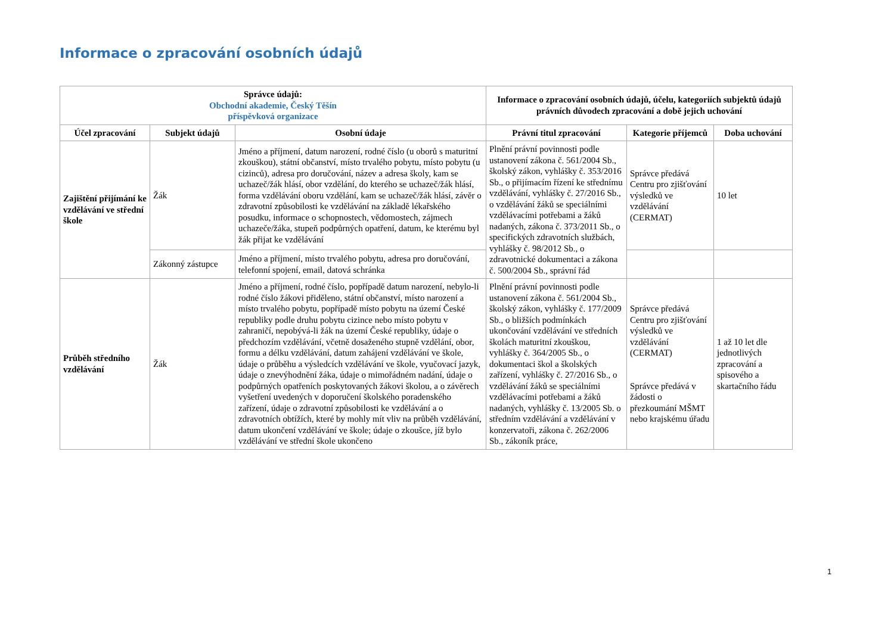Informace o zpracování osobních údajů
| Správce údajů: Obchodní akademie, Český Těšín příspěvková organizace | | | Informace o zpracování osobních údajů, účelu, kategoriích subjektů údajů právních důvodech zpracování a době jejich uchování | | |
| --- | --- | --- | --- | --- | --- |
| Účel zpracování | Subjekt údajů | Osobní údaje | Právní titul zpracování | Kategorie příjemců | Doba uchování |
| Zajištění přijímání ke vzdělávání ve střední škole | Žák | Jméno a příjmení, datum narození, rodné číslo (u oborů s maturitní zkouškou), státní občanství, místo trvalého pobytu, místo pobytu (u cizinců), adresa pro doručování, název a adresa školy, kam se uchazeč/žák hlásí, obor vzdělání, do kterého se uchazeč/žák hlásí, forma vzdělávání oboru vzdělání, kam se uchazeč/žák hlásí, závěr o zdravotní způsobilosti ke vzdělávání na základě lékařského posudku, informace o schopnostech, vědomostech, zájmech uchazeče/žáka, stupeň podpůrných opatření, datum, ke kterému byl žák přijat ke vzdělávání | Plnění právní povinnosti podle ustanovení zákona č. 561/2004 Sb., školský zákon, vyhlášky č. 353/2016 Sb., o přijímacím řízení ke střednímu vzdělávání, vyhlášky č. 27/2016 Sb., o vzdělávání žáků se speciálními vzdělávacími potřebami a žáků nadaných, zákona č. 373/2011 Sb., o specifických zdravotních službách, vyhlášky č. 98/2012 Sb., o zdravotnické dokumentaci a zákona č. 500/2004 Sb., správní řád | Správce předává Centru pro zjišťování výsledků ve vzdělávání (CERMAT) | 10 let |
| | Zákonný zástupce | Jméno a příjmení, místo trvalého pobytu, adresa pro doručování, telefonní spojení, email, datová schránka | | | |
| Průběh středního vzdělávání | Žák | Jméno a příjmení, rodné číslo, popřípadě datum narození, nebylo-li rodné číslo žákovi přiděleno, státní občanství, místo narození a místo trvalého pobytu, popřípadě místo pobytu na území České republiky podle druhu pobytu cizince nebo místo pobytu v zahraničí, nepobývá-li žák na území České republiky, údaje o předchozím vzdělávání, včetně dosaženého stupně vzdělání, obor, formu a délku vzdělávání, datum zahájení vzdělávání ve škole, údaje o průběhu a výsledcích vzdělávání ve škole, vyučovací jazyk, údaje o znevýhodnění žáka, údaje o mimořádném nadání, údaje o podpůrných opatřeních poskytovaných žákovi školou, a o závěrech vyšetření uvedených v doporučení školského poradenského zařízení, údaje o zdravotní způsobilosti ke vzdělávání a o zdravotních obtížích, které by mohly mít vliv na průběh vzdělávání, datum ukončení vzdělávání ve škole; údaje o zkoušce, jíž bylo vzdělávání ve střední škole ukončeno | Plnění právní povinnosti podle ustanovení zákona č. 561/2004 Sb., školský zákon, vyhlášky č. 177/2009 Sb., o bližších podmínkách ukončování vzdělávání ve středních školách maturitní zkouškou, vyhlášky č. 364/2005 Sb., o dokumentaci škol a školských zařízení, vyhlášky č. 27/2016 Sb., o vzdělávání žáků se speciálními vzdělávacími potřebami a žáků nadaných, vyhlášky č. 13/2005 Sb. o středním vzdělávání a vzdělávání v konzervatoři, zákona č. 262/2006 Sb., zákoník práce, | Správce předává Centru pro zjišťování výsledků ve vzdělávání (CERMAT) Správce předává v žádosti o přezkoumání MŠMT nebo krajskému úřadu | 1 až 10 let dle jednotlivých zpracování a spisového a skartačního řádu |
1